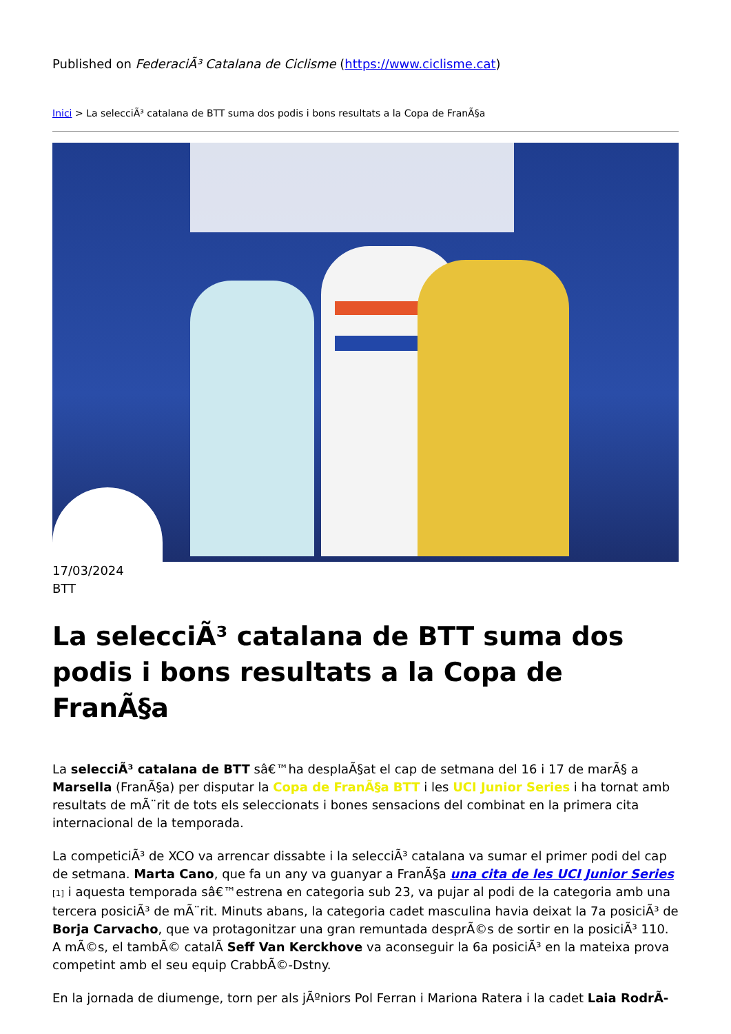Published on FederaciÃ³ Catalana de Ciclisme (https://www.ciclisme.cat)
Inici > La selecciÃ³ catalana de BTT suma dos podis i bons resultats a la Copa de FranÃ§a
17/03/2024
BTT
La selecciÃ³ catalana de BTT suma dos podis i bons resultats a la Copa de FranÃ§a
La selecciÃ³ catalana de BTT sâ€™ha desplaÃ§at el cap de setmana del 16 i 17 de marÃ§ a Marsella (FranÃ§a) per disputar la Copa de FranÃ§a BTT i les UCI Junior Series i ha tornat amb resultats de mÃ¨rit de tots els seleccionats i bones sensacions del combinat en la primera cita internacional de la temporada.
La competiciÃ³ de XCO va arrencar dissabte i la selecciÃ³ catalana va sumar el primer podi del cap de setmana. Marta Cano, que fa un any va guanyar a FranÃ§a una cita de les UCI Junior Series [1] i aquesta temporada sâ€™estrena en categoria sub 23, va pujar al podi de la categoria amb una tercera posiciÃ³ de mÃ¨rit. Minuts abans, la categoria cadet masculina havia deixat la 7a posiciÃ³ de Borja Carvacho, que va protagonitzar una gran remuntada desprÃ©s de sortir en la posiciÃ³ 110. A mÃ©s, el tambÃ© catalÃ Seff Van Kerckhove va aconseguir la 6a posiciÃ³ en la mateixa prova competint amb el seu equip CrabbÃ©-Dstny.
En la jornada de diumenge, torn per als jÃºniors Pol Ferran i Mariona Ratera i la cadet Laia RodrÃ-